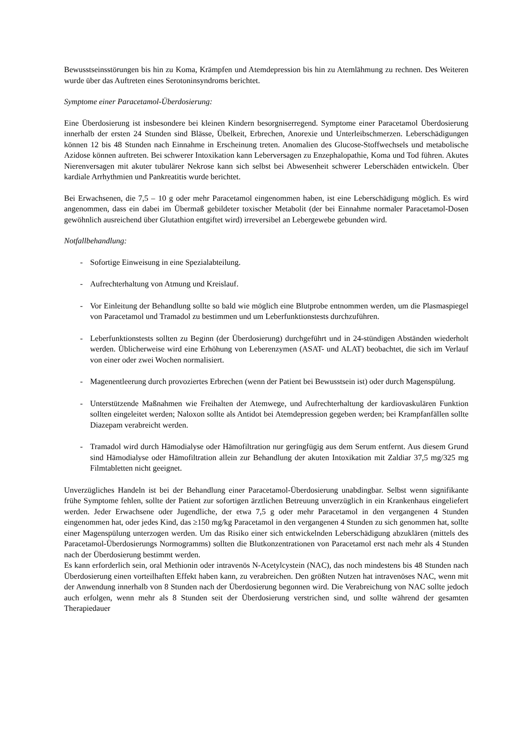Bewusstseinsstörungen bis hin zu Koma, Krämpfen und Atemdepression bis hin zu Atemlähmung zu rechnen. Des Weiteren wurde über das Auftreten eines Serotoninsyndroms berichtet.
Symptome einer Paracetamol-Überdosierung:
Eine Überdosierung ist insbesondere bei kleinen Kindern besorgniserregend. Symptome einer Paracetamol Überdosierung innerhalb der ersten 24 Stunden sind Blässe, Übelkeit, Erbrechen, Anorexie und Unterleibschmerzen. Leberschädigungen können 12 bis 48 Stunden nach Einnahme in Erscheinung treten. Anomalien des Glucose-Stoffwechsels und metabolische Azidose können auftreten. Bei schwerer Intoxikation kann Leberversagen zu Enzephalopathie, Koma und Tod führen. Akutes Nierenversagen mit akuter tubulärer Nekrose kann sich selbst bei Abwesenheit schwerer Leberschäden entwickeln. Über kardiale Arrhythmien und Pankreatitis wurde berichtet.
Bei Erwachsenen, die 7,5 – 10 g oder mehr Paracetamol eingenommen haben, ist eine Leberschädigung möglich. Es wird angenommen, dass ein dabei im Übermaß gebildeter toxischer Metabolit (der bei Einnahme normaler Paracetamol-Dosen gewöhnlich ausreichend über Glutathion entgiftet wird) irreversibel an Lebergewebe gebunden wird.
Notfallbehandlung:
- Sofortige Einweisung in eine Spezialabteilung.
- Aufrechterhaltung von Atmung und Kreislauf.
- Vor Einleitung der Behandlung sollte so bald wie möglich eine Blutprobe entnommen werden, um die Plasmaspiegel von Paracetamol und Tramadol zu bestimmen und um Leberfunktionstests durchzuführen.
- Leberfunktionstests sollten zu Beginn (der Überdosierung) durchgeführt und in 24-stündigen Abständen wiederholt werden. Üblicherweise wird eine Erhöhung von Leberenzymen (ASAT- und ALAT) beobachtet, die sich im Verlauf von einer oder zwei Wochen normalisiert.
- Magenentleerung durch provoziertes Erbrechen (wenn der Patient bei Bewusstsein ist) oder durch Magenspülung.
- Unterstützende Maßnahmen wie Freihalten der Atemwege, und Aufrechterhaltung der kardiovaskulären Funktion sollten eingeleitet werden; Naloxon sollte als Antidot bei Atemdepression gegeben werden; bei Krampfanfällen sollte Diazepam verabreicht werden.
- Tramadol wird durch Hämodialyse oder Hämofiltration nur geringfügig aus dem Serum entfernt. Aus diesem Grund sind Hämodialyse oder Hämofiltration allein zur Behandlung der akuten Intoxikation mit Zaldiar 37,5 mg/325 mg Filmtabletten nicht geeignet.
Unverzügliches Handeln ist bei der Behandlung einer Paracetamol-Überdosierung unabdingbar. Selbst wenn signifikante frühe Symptome fehlen, sollte der Patient zur sofortigen ärztlichen Betreuung unverzüglich in ein Krankenhaus eingeliefert werden. Jeder Erwachsene oder Jugendliche, der etwa 7,5 g oder mehr Paracetamol in den vergangenen 4 Stunden eingenommen hat, oder jedes Kind, das ≥150 mg/kg Paracetamol in den vergangenen 4 Stunden zu sich genommen hat, sollte einer Magenspülung unterzogen werden. Um das Risiko einer sich entwickelnden Leberschädigung abzuklären (mittels des Paracetamol-Überdosierungs Normogramms) sollten die Blutkonzentrationen von Paracetamol erst nach mehr als 4 Stunden nach der Überdosierung bestimmt werden.
Es kann erforderlich sein, oral Methionin oder intravenös N-Acetylcystein (NAC), das noch mindestens bis 48 Stunden nach Überdosierung einen vorteilhaften Effekt haben kann, zu verabreichen. Den größten Nutzen hat intravenöses NAC, wenn mit der Anwendung innerhalb von 8 Stunden nach der Überdosierung begonnen wird. Die Verabreichung von NAC sollte jedoch auch erfolgen, wenn mehr als 8 Stunden seit der Überdosierung verstrichen sind, und sollte während der gesamten Therapiedauer